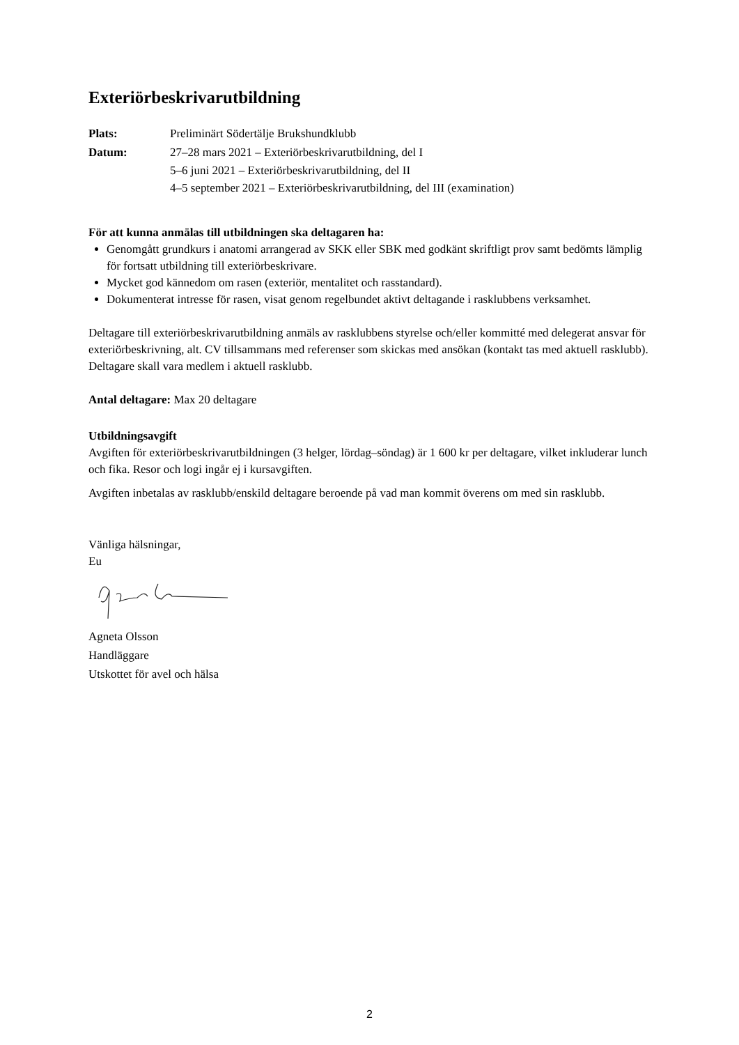Exteriörbeskrivarutbildning
Plats: Preliminärt Södertälje Brukshundklubb
Datum: 27–28 mars 2021 – Exteriörbeskrivarutbildning, del I
5–6 juni 2021 – Exteriörbeskrivarutbildning, del II
4–5 september 2021 – Exteriörbeskrivarutbildning, del III (examination)
För att kunna anmälas till utbildningen ska deltagaren ha:
Genomgått grundkurs i anatomi arrangerad av SKK eller SBK med godkänt skriftligt prov samt bedömts lämplig för fortsatt utbildning till exteriörbeskrivare.
Mycket god kännedom om rasen (exteriör, mentalitet och rasstandard).
Dokumenterat intresse för rasen, visat genom regelbundet aktivt deltagande i rasklubbens verksamhet.
Deltagare till exteriörbeskrivarutbildning anmäls av rasklubbens styrelse och/eller kommitté med delegerat ansvar för exteriörbeskrivning, alt. CV tillsammans med referenser som skickas med ansökan (kontakt tas med aktuell rasklubb). Deltagare skall vara medlem i aktuell rasklubb.
Antal deltagare: Max 20 deltagare
Utbildningsavgift
Avgiften för exteriörbeskrivarutbildningen (3 helger, lördag–söndag) är 1 600 kr per deltagare, vilket inkluderar lunch och fika. Resor och logi ingår ej i kursavgiften.
Avgiften inbetalas av rasklubb/enskild deltagare beroende på vad man kommit överens om med sin rasklubb.
Vänliga hälsningar,
Eu
Agneta Olsson
Handläggare
Utskottet för avel och hälsa
2